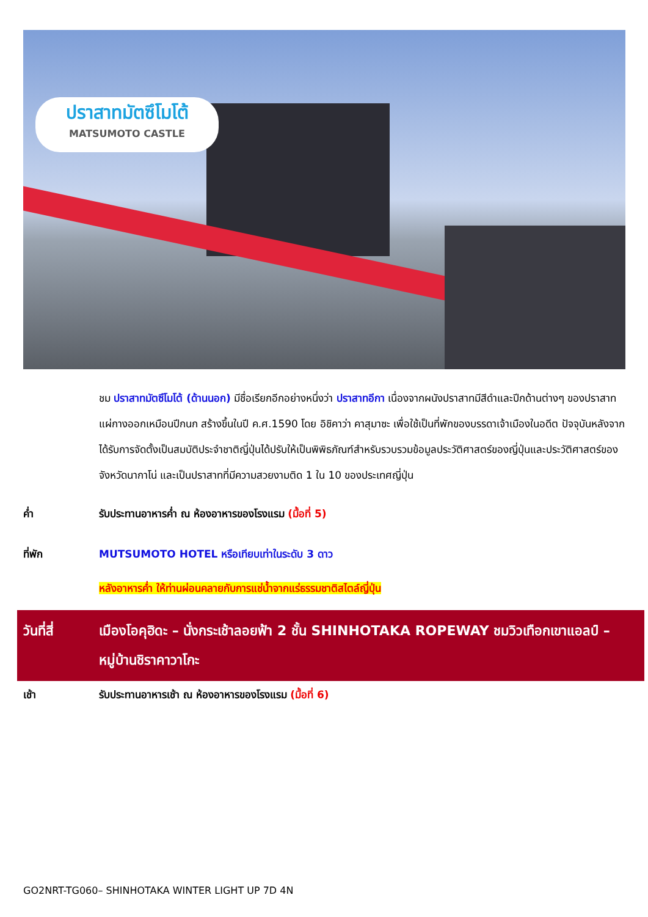ปราสาทมัตซึโมโต้
MATSUMOTO CASTLE
ชม ปราสาทมัตซึโมโต้ (ด้านนอก) มีชื่อเรียกอีกอย่างหนึ่งว่า ปราสาทอีกา เนื่องจากผนังปราสาทมีสีดำและปีกด้านต่างๆ ของปราสาทแผ่กางออกเหมือนปีกนก สร้างขึ้นในปี ค.ศ.1590 โดย อิชิคาว่า คาสุมาซะ เพื่อใช้เป็นที่พักของบรรดาเจ้าเมืองในอดีต ปัจจุบันหลังจากได้รับการจัดตั้งเป็นสมบัติประจำชาติญี่ปุ่นได้ปรับให้เป็นพิพิธภัณฑ์สำหรับรวบรวมข้อมูลประวัติศาสตร์ของญี่ปุ่นและประวัติศาสตร์ของจังหวัดนากาโน่ และเป็นปราสาทที่มีความสวยงามติด 1 ใน 10 ของประเทศญี่ปุ่น
ค่ำ รับประทานอาหารค่ำ ณ ห้องอาหารของโรงแรม (มื้อที่ 5)
ที่พัก MUTSUMOTO HOTEL หรือเทียบเท่าในระดับ 3 ดาว
หลังอาหารค่ำ ให้ท่านผ่อนคลายกับการแช่น้ำจากแร่ธรรมชาติสไตล์ญี่ปุ่น
วันที่สี่ เมืองโอคุฮิดะ – นั่งกระเช้าลอยฟ้า 2 ชั้น SHINHOTAKA ROPEWAY ชมวิวเทือกเขาแอลป์ – หมู่บ้านชิราคาวาโกะ
เช้า รับประทานอาหารเช้า ณ ห้องอาหารของโรงแรม (มื้อที่ 6)
GO2NRT-TG060– SHINHOTAKA WINTER LIGHT UP 7D 4N